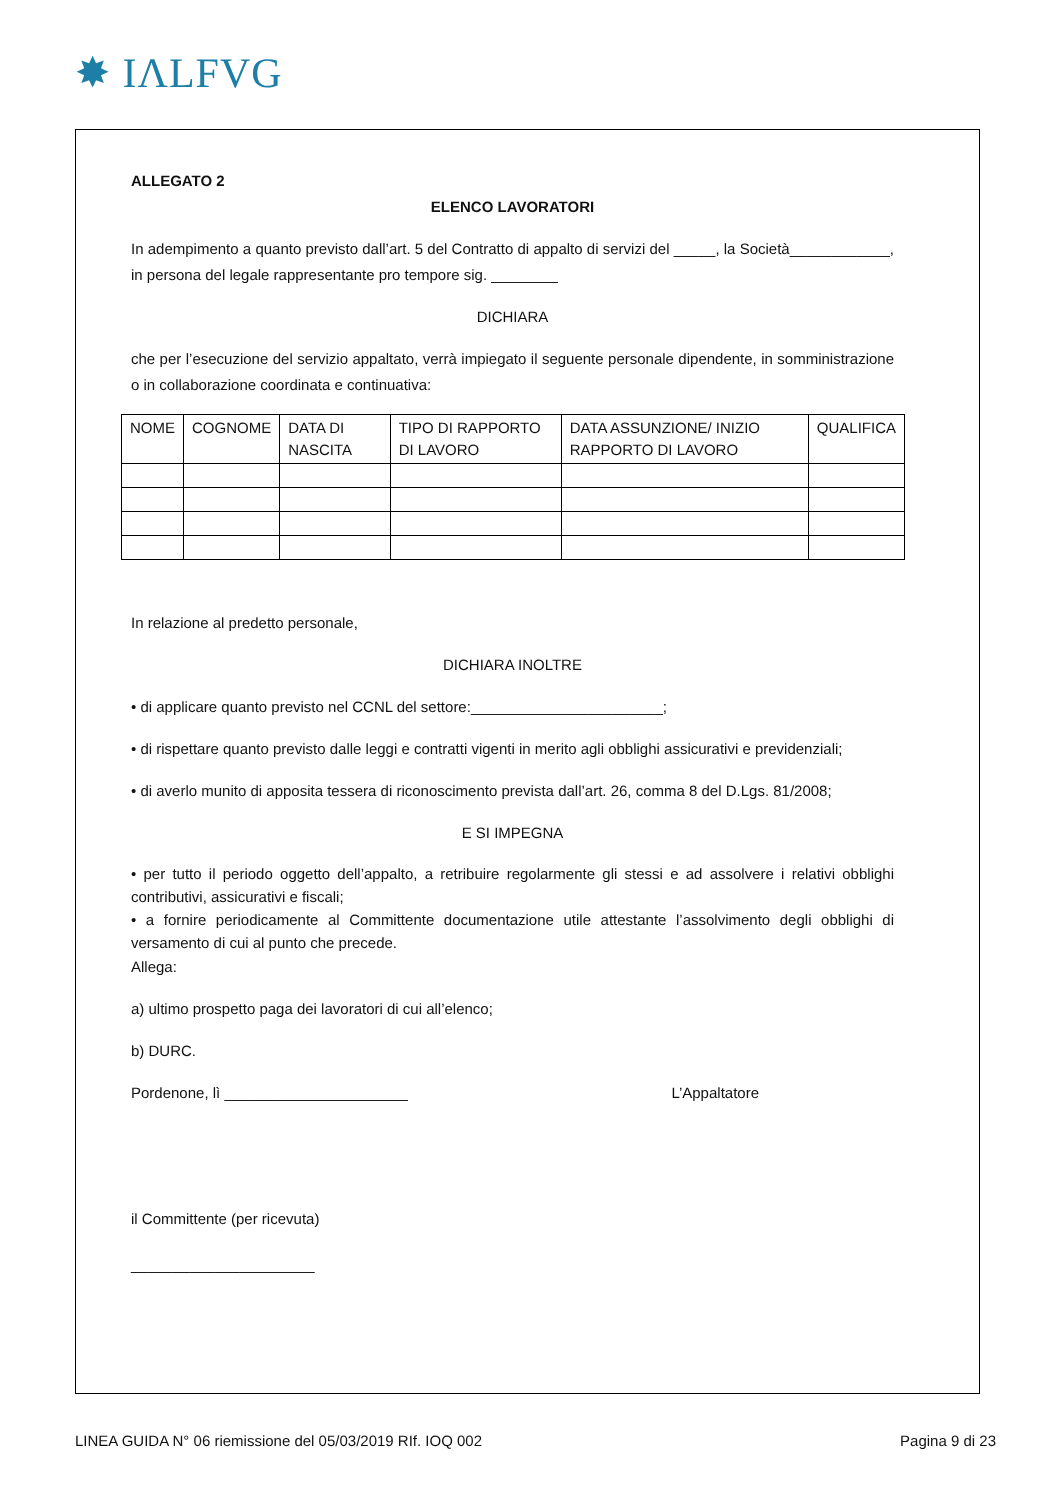✸ IΛLFVG
ALLEGATO 2
ELENCO LAVORATORI
In adempimento a quanto previsto dall’art. 5 del Contratto di appalto di servizi del _____, la Società____________, in persona del legale rappresentante pro tempore sig. ________
DICHIARA
che per l’esecuzione del servizio appaltato, verrà impiegato il seguente personale dipendente, in somministrazione o in collaborazione coordinata e continuativa:
| NOME | COGNOME | DATA DI NASCITA | TIPO DI RAPPORTO DI LAVORO | DATA ASSUNZIONE/ INIZIO RAPPORTO DI LAVORO | QUALIFICA |
| --- | --- | --- | --- | --- | --- |
In relazione al predetto personale,
DICHIARA INOLTRE
• di applicare quanto previsto nel CCNL del settore:_______________________;
• di rispettare quanto previsto dalle leggi e contratti vigenti in merito agli obblighi assicurativi e previdenziali;
• di averlo munito di apposita tessera di riconoscimento prevista dall’art. 26, comma 8 del D.Lgs. 81/2008;
E SI IMPEGNA
• per tutto il periodo oggetto dell’appalto, a retribuire regolarmente gli stessi e ad assolvere i relativi obblighi contributivi, assicurativi e fiscali;
• a fornire periodicamente al Committente documentazione utile attestante l’assolvimento degli obblighi di versamento di cui al punto che precede.
Allega:
a) ultimo prospetto paga dei lavoratori di cui all’elenco;
b) DURC.
Pordenone, lì ______________________ L’Appaltatore
il Committente (per ricevuta)
______________________
LINEA GUIDA N° 06 riemissione del 05/03/2019 RIf. IOQ 002 Pagina 9 di 23